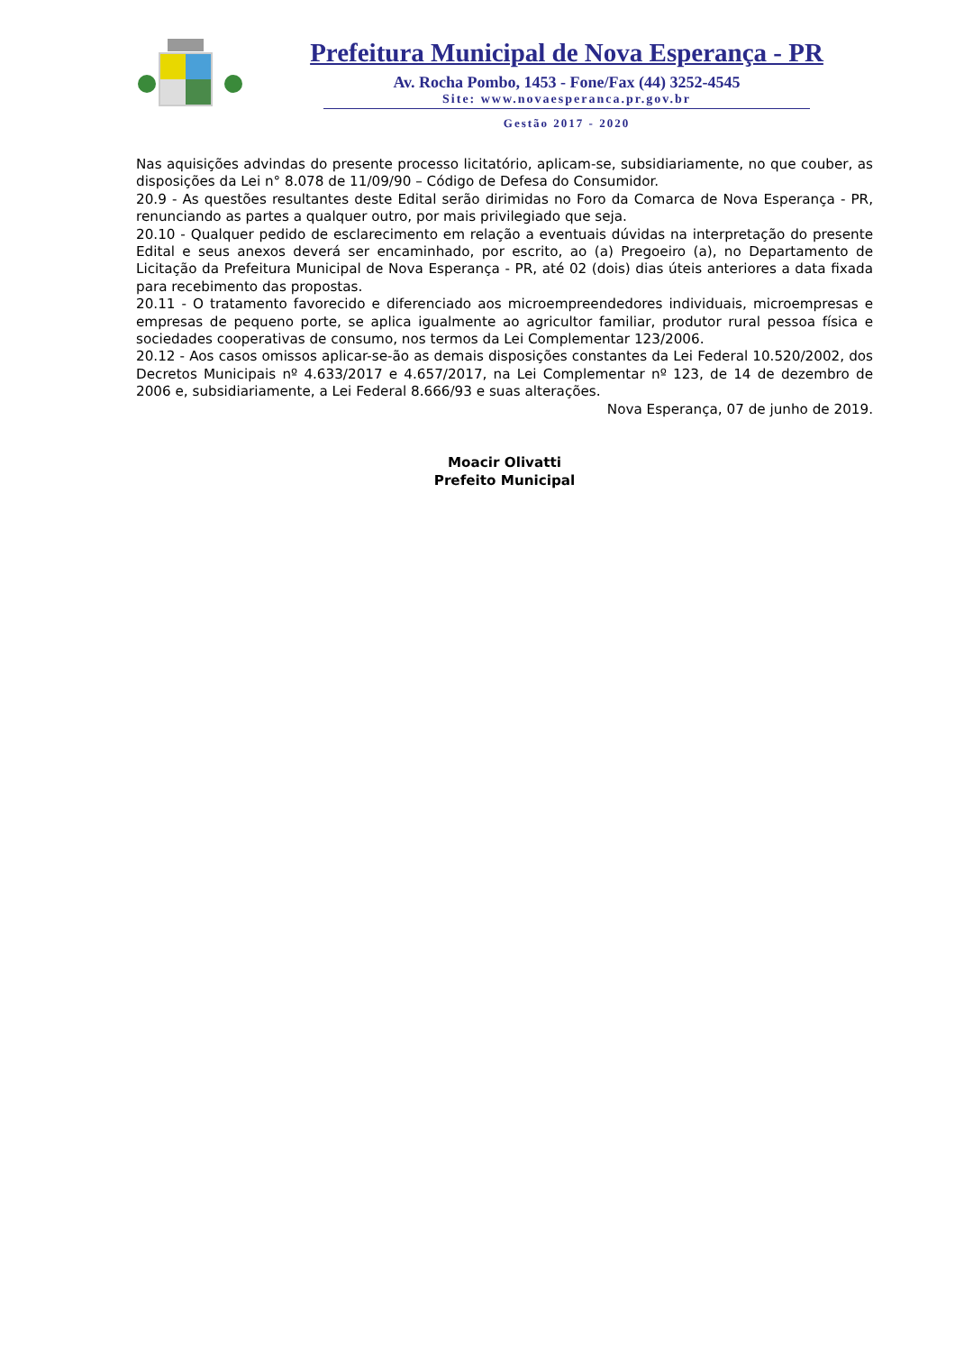Prefeitura Municipal de Nova Esperança - PR
Av. Rocha Pombo, 1453 - Fone/Fax (44) 3252-4545
Site: www.novaesperanca.pr.gov.br
Gestão 2017 - 2020
Nas aquisições advindas do presente processo licitatório, aplicam-se, subsidiariamente, no que couber, as disposições da Lei n° 8.078 de 11/09/90 – Código de Defesa do Consumidor.
20.9 - As questões resultantes deste Edital serão dirimidas no Foro da Comarca de Nova Esperança - PR, renunciando as partes a qualquer outro, por mais privilegiado que seja.
20.10 - Qualquer pedido de esclarecimento em relação a eventuais dúvidas na interpretação do presente Edital e seus anexos deverá ser encaminhado, por escrito, ao (a) Pregoeiro (a), no Departamento de Licitação da Prefeitura Municipal de Nova Esperança - PR, até 02 (dois) dias úteis anteriores a data fixada para recebimento das propostas.
20.11 - O tratamento favorecido e diferenciado aos microempreendedores individuais, microempresas e empresas de pequeno porte, se aplica igualmente ao agricultor familiar, produtor rural pessoa física e sociedades cooperativas de consumo, nos termos da Lei Complementar 123/2006.
20.12 - Aos casos omissos aplicar-se-ão as demais disposições constantes da Lei Federal 10.520/2002, dos Decretos Municipais nº 4.633/2017 e 4.657/2017, na Lei Complementar nº 123, de 14 de dezembro de 2006 e, subsidiariamente, a Lei Federal 8.666/93 e suas alterações.
Nova Esperança, 07 de junho de 2019.
Moacir Olivatti
Prefeito Municipal